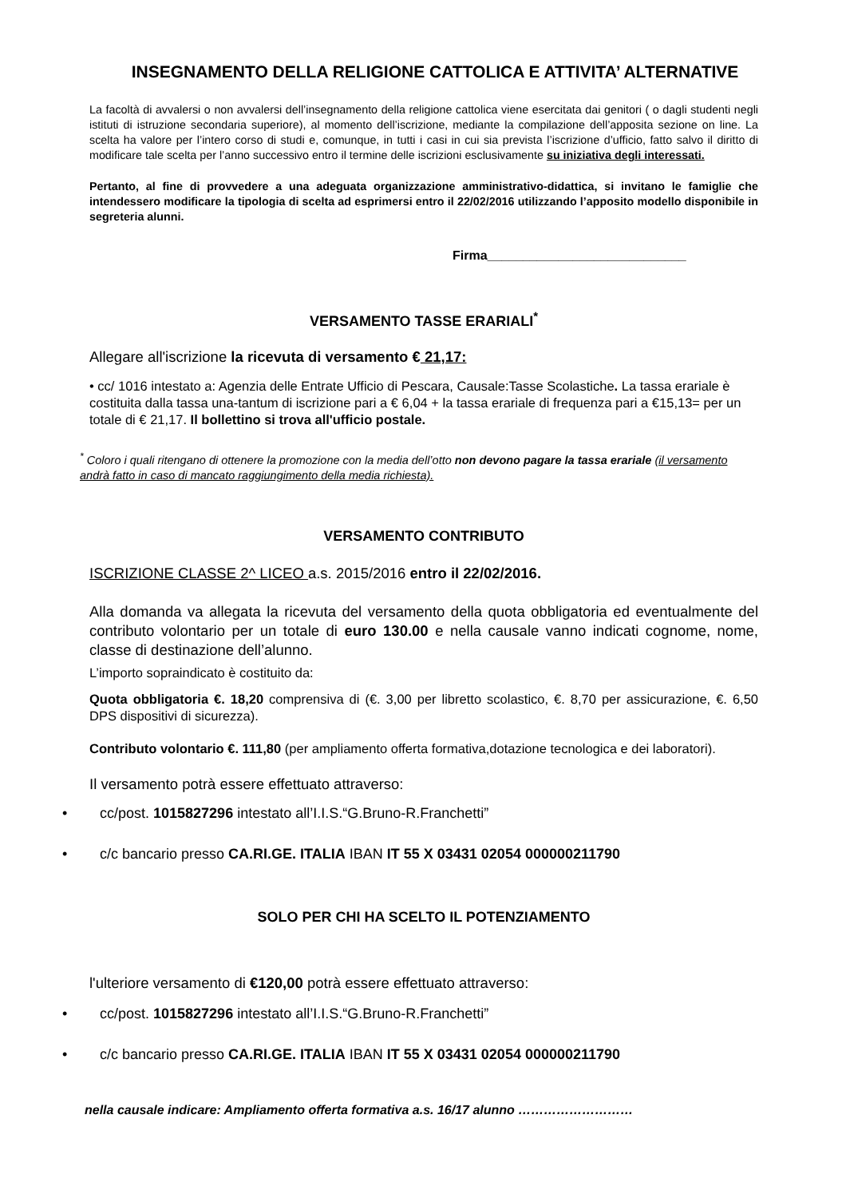INSEGNAMENTO DELLA RELIGIONE CATTOLICA E ATTIVITA’ ALTERNATIVE
La facoltà di avvalersi o non avvalersi dell’insegnamento della religione cattolica viene esercitata dai genitori ( o dagli studenti negli istituti di istruzione secondaria superiore), al momento dell’iscrizione, mediante la compilazione dell’apposita sezione on line. La scelta ha valore per l’intero corso di studi e, comunque, in tutti i casi in cui sia prevista l’iscrizione d’ufficio, fatto salvo il diritto di modificare tale scelta per l’anno successivo entro il termine delle iscrizioni esclusivamente su iniziativa degli interessati.
Pertanto, al fine di provvedere a una adeguata organizzazione amministrativo-didattica, si invitano le famiglie che intendessero modificare la tipologia di scelta ad esprimersi entro il 22/02/2016 utilizzando l’apposito modello disponibile in segreteria alunni.
Firma____________________________
VERSAMENTO TASSE ERARIALI<sup>*</sup>
Allegare all'iscrizione la ricevuta di versamento € 21,17:
• cc/ 1016 intestato a: Agenzia delle Entrate Ufficio di Pescara, Causale:Tasse Scolastiche. La tassa erariale è costituita dalla tassa una-tantum di iscrizione pari a € 6,04 + la tassa erariale di frequenza pari a €15,13= per un totale di € 21,17. Il bollettino si trova all'ufficio postale.
<sup>*</sup> Coloro i quali ritengano di ottenere la promozione con la media dell’otto non devono pagare la tassa erariale (il versamento andrà fatto in caso di mancato raggiungimento della media richiesta).
VERSAMENTO CONTRIBUTO
ISCRIZIONE CLASSE 2^ LICEO a.s. 2015/2016 entro il 22/02/2016.
Alla domanda va allegata la ricevuta del versamento della quota obbligatoria ed eventualmente del contributo volontario per un totale di euro 130.00 e nella causale vanno indicati cognome, nome, classe di destinazione dell’alunno.
L’importo sopraindicato è costituito da:
Quota obbligatoria €. 18,20 comprensiva di (€. 3,00 per libretto scolastico, €. 8,70 per assicurazione, €. 6,50 DPS dispositivi di sicurezza).
Contributo volontario €. 111,80 (per ampliamento offerta formativa,dotazione tecnologica e dei laboratori).
Il versamento potrà essere effettuato attraverso:
• cc/post. 1015827296 intestato all’I.I.S.“G.Bruno-R.Franchetti”
• c/c bancario presso CA.RI.GE. ITALIA IBAN IT 55 X 03431 02054 000000211790
SOLO PER CHI HA SCELTO IL POTENZIAMENTO
l'ulteriore versamento di €120,00 potrà essere effettuato attraverso:
• cc/post. 1015827296 intestato all’I.I.S.“G.Bruno-R.Franchetti”
• c/c bancario presso CA.RI.GE. ITALIA IBAN IT 55 X 03431 02054 000000211790
nella causale indicare: Ampliamento offerta formativa a.s. 16/17 alunno ………………………